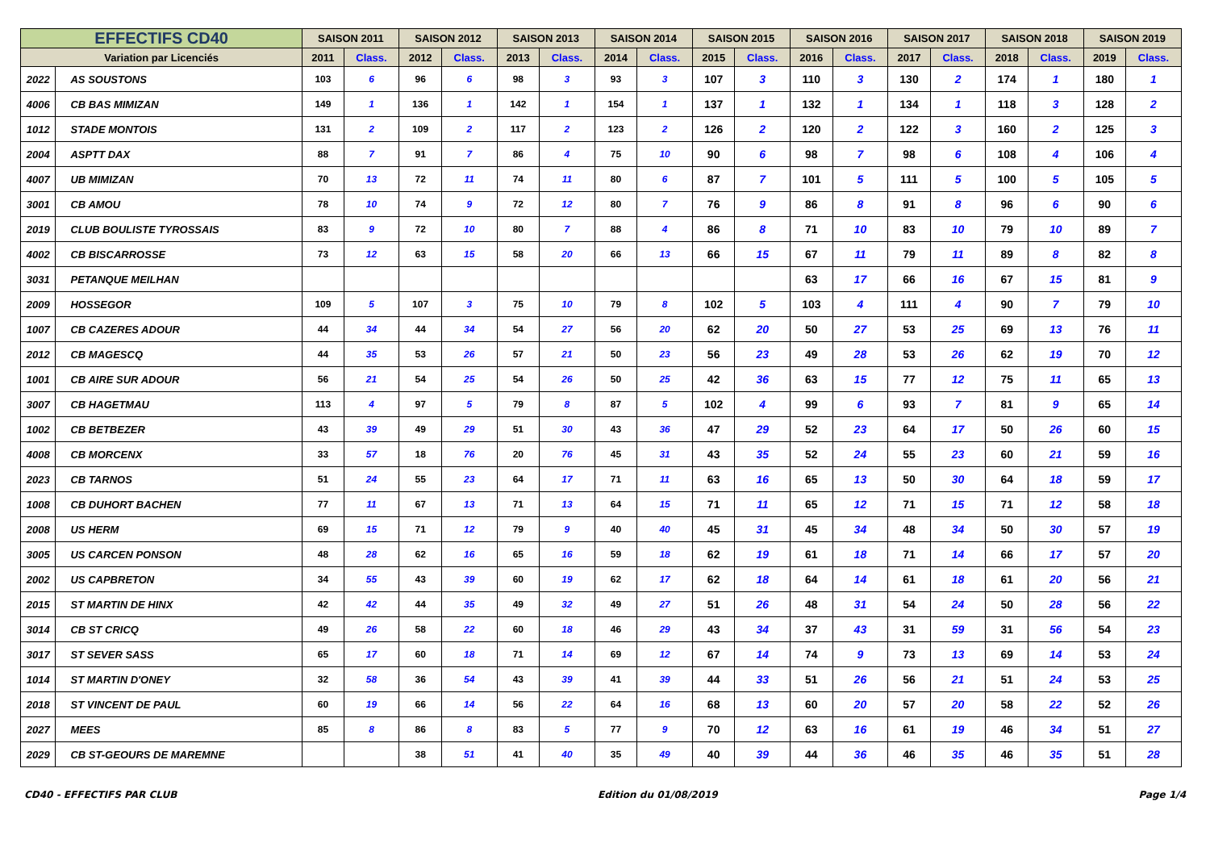| EFFECTIFS CD40 | | SAISON 2011 | | SAISON 2012 | | SAISON 2013 | | SAISON 2014 | | SAISON 2015 | | SAISON 2016 | | SAISON 2017 | | SAISON 2018 | | SAISON 2019 | |
| --- | --- | --- | --- | --- | --- | --- | --- | --- | --- | --- | --- | --- | --- | --- | --- | --- | --- | --- | --- |
| Variation par Licenciés | | 2011 | Class. | 2012 | Class. | 2013 | Class. | 2014 | Class. | 2015 | Class. | 2016 | Class. | 2017 | Class. | 2018 | Class. | 2019 | Class. |
| 2022 | AS SOUSTONS | 103 | 6 | 96 | 6 | 98 | 3 | 93 | 3 | 107 | 3 | 110 | 3 | 130 | 2 | 174 | 1 | 180 | 1 |
| 4006 | CB BAS MIMIZAN | 149 | 1 | 136 | 1 | 142 | 1 | 154 | 1 | 137 | 1 | 132 | 1 | 134 | 1 | 118 | 3 | 128 | 2 |
| 1012 | STADE MONTOIS | 131 | 2 | 109 | 2 | 117 | 2 | 123 | 2 | 126 | 2 | 120 | 2 | 122 | 3 | 160 | 2 | 125 | 3 |
| 2004 | ASPTT DAX | 88 | 7 | 91 | 7 | 86 | 4 | 75 | 10 | 90 | 6 | 98 | 7 | 98 | 6 | 108 | 4 | 106 | 4 |
| 4007 | UB MIMIZAN | 70 | 13 | 72 | 11 | 74 | 11 | 80 | 6 | 87 | 7 | 101 | 5 | 111 | 5 | 100 | 5 | 105 | 5 |
| 3001 | CB AMOU | 78 | 10 | 74 | 9 | 72 | 12 | 80 | 7 | 76 | 9 | 86 | 8 | 91 | 8 | 96 | 6 | 90 | 6 |
| 2019 | CLUB BOULISTE TYROSSAIS | 83 | 9 | 72 | 10 | 80 | 7 | 88 | 4 | 86 | 8 | 71 | 10 | 83 | 10 | 79 | 10 | 89 | 7 |
| 4002 | CB BISCARROSSE | 73 | 12 | 63 | 15 | 58 | 20 | 66 | 13 | 66 | 15 | 67 | 11 | 79 | 11 | 89 | 8 | 82 | 8 |
| 3031 | PETANQUE MEILHAN | | | | | | | | | | | 63 | 17 | 66 | 16 | 67 | 15 | 81 | 9 |
| 2009 | HOSSEGOR | 109 | 5 | 107 | 3 | 75 | 10 | 79 | 8 | 102 | 5 | 103 | 4 | 111 | 4 | 90 | 7 | 79 | 10 |
| 1007 | CB CAZERES ADOUR | 44 | 34 | 44 | 34 | 54 | 27 | 56 | 20 | 62 | 20 | 50 | 27 | 53 | 25 | 69 | 13 | 76 | 11 |
| 2012 | CB MAGESCQ | 44 | 35 | 53 | 26 | 57 | 21 | 50 | 23 | 56 | 23 | 49 | 28 | 53 | 26 | 62 | 19 | 70 | 12 |
| 1001 | CB AIRE SUR ADOUR | 56 | 21 | 54 | 25 | 54 | 26 | 50 | 25 | 42 | 36 | 63 | 15 | 77 | 12 | 75 | 11 | 65 | 13 |
| 3007 | CB HAGETMAU | 113 | 4 | 97 | 5 | 79 | 8 | 87 | 5 | 102 | 4 | 99 | 6 | 93 | 7 | 81 | 9 | 65 | 14 |
| 1002 | CB BETBEZER | 43 | 39 | 49 | 29 | 51 | 30 | 43 | 36 | 47 | 29 | 52 | 23 | 64 | 17 | 50 | 26 | 60 | 15 |
| 4008 | CB MORCENX | 33 | 57 | 18 | 76 | 20 | 76 | 45 | 31 | 43 | 35 | 52 | 24 | 55 | 23 | 60 | 21 | 59 | 16 |
| 2023 | CB TARNOS | 51 | 24 | 55 | 23 | 64 | 17 | 71 | 11 | 63 | 16 | 65 | 13 | 50 | 30 | 64 | 18 | 59 | 17 |
| 1008 | CB DUHORT BACHEN | 77 | 11 | 67 | 13 | 71 | 13 | 64 | 15 | 71 | 11 | 65 | 12 | 71 | 15 | 71 | 12 | 58 | 18 |
| 2008 | US HERM | 69 | 15 | 71 | 12 | 79 | 9 | 40 | 40 | 45 | 31 | 45 | 34 | 48 | 34 | 50 | 30 | 57 | 19 |
| 3005 | US CARCEN PONSON | 48 | 28 | 62 | 16 | 65 | 16 | 59 | 18 | 62 | 19 | 61 | 18 | 71 | 14 | 66 | 17 | 57 | 20 |
| 2002 | US CAPBRETON | 34 | 55 | 43 | 39 | 60 | 19 | 62 | 17 | 62 | 18 | 64 | 14 | 61 | 18 | 61 | 20 | 56 | 21 |
| 2015 | ST MARTIN DE HINX | 42 | 42 | 44 | 35 | 49 | 32 | 49 | 27 | 51 | 26 | 48 | 31 | 54 | 24 | 50 | 28 | 56 | 22 |
| 3014 | CB ST CRICQ | 49 | 26 | 58 | 22 | 60 | 18 | 46 | 29 | 43 | 34 | 37 | 43 | 31 | 59 | 31 | 56 | 54 | 23 |
| 3017 | ST SEVER SASS | 65 | 17 | 60 | 18 | 71 | 14 | 69 | 12 | 67 | 14 | 74 | 9 | 73 | 13 | 69 | 14 | 53 | 24 |
| 1014 | ST MARTIN D'ONEY | 32 | 58 | 36 | 54 | 43 | 39 | 41 | 39 | 44 | 33 | 51 | 26 | 56 | 21 | 51 | 24 | 53 | 25 |
| 2018 | ST VINCENT DE PAUL | 60 | 19 | 66 | 14 | 56 | 22 | 64 | 16 | 68 | 13 | 60 | 20 | 57 | 20 | 58 | 22 | 52 | 26 |
| 2027 | MEES | 85 | 8 | 86 | 8 | 83 | 5 | 77 | 9 | 70 | 12 | 63 | 16 | 61 | 19 | 46 | 34 | 51 | 27 |
| 2029 | CB ST-GEOURS DE MAREMNE | | | 38 | 51 | 41 | 40 | 35 | 49 | 40 | 39 | 44 | 36 | 46 | 35 | 46 | 35 | 51 | 28 |
CD40 - EFFECTIFS PAR CLUB Edition du 01/08/2019 Page 1/4